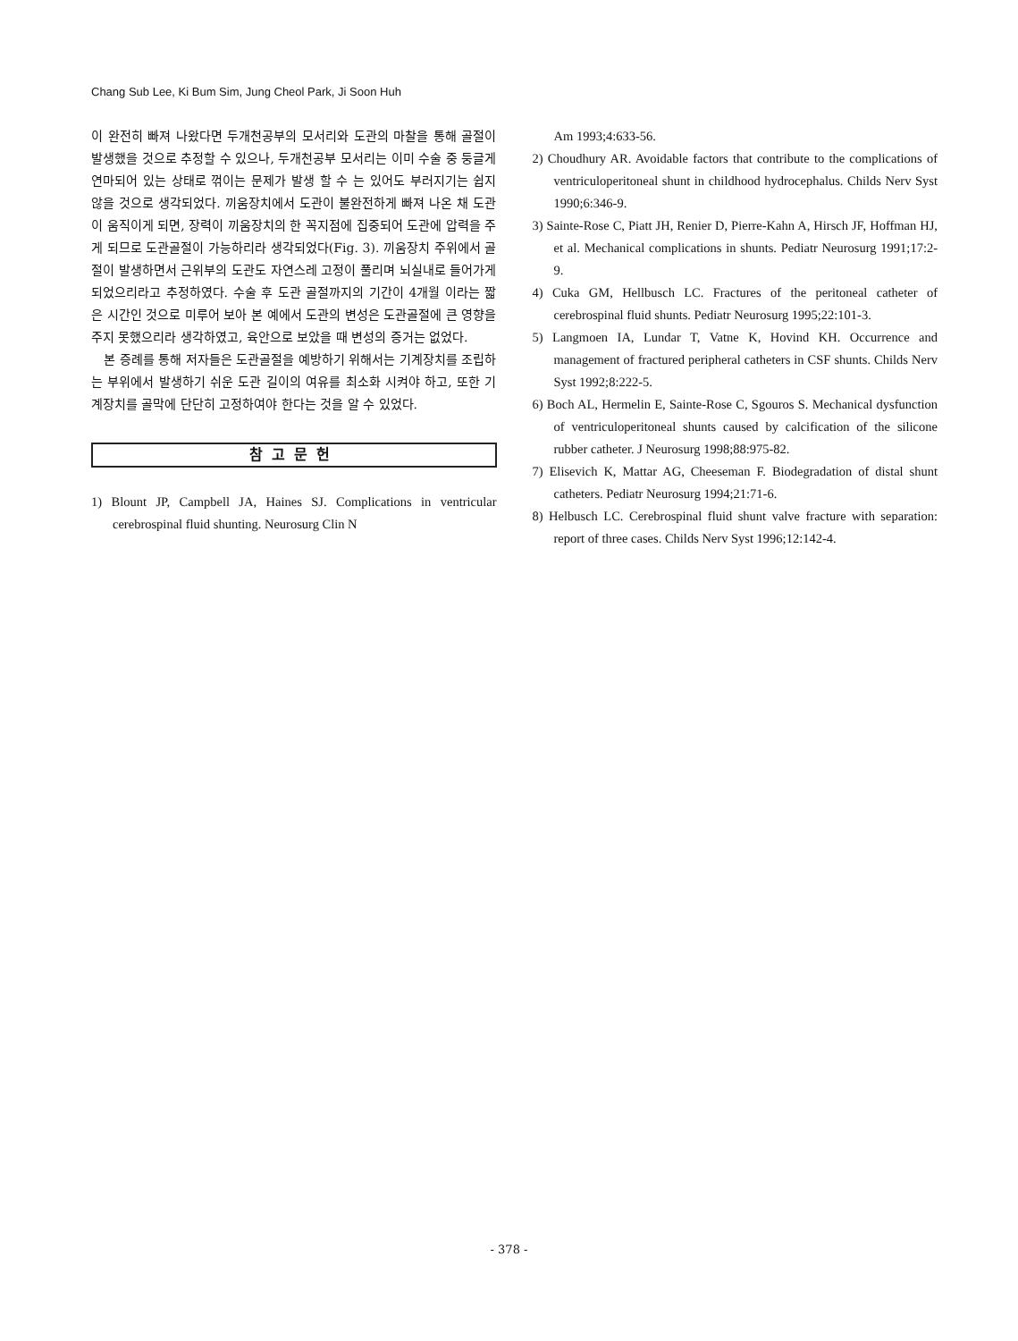Chang Sub Lee, Ki Bum Sim, Jung Cheol Park, Ji Soon Huh
이 완전히 빠져 나왔다면 두개천공부의 모서리와 도관의 마찰을 통해 골절이 발생했을 것으로 추정할 수 있으나, 두개천공부 모서리는 이미 수술 중 둥글게 연마되어 있는 상태로 꺾이는 문제가 발생 할 수 는 있어도 부러지기는 쉽지 않을 것으로 생각되었다. 끼움장치에서 도관이 불완전하게 빠져 나온 채 도관이 움직이게 되면, 장력이 끼움장치의 한 꼭지점에 집중되어 도관에 압력을 주게 되므로 도관골절이 가능하리라 생각되었다(Fig. 3). 끼움장치 주위에서 골절이 발생하면서 근위부의 도관도 자연스레 고정이 풀리며 뇌실내로 들어가게 되었으리라고 추정하였다. 수술 후 도관 골절까지의 기간이 4개월 이라는 짧은 시간인 것으로 미루어 보아 본 예에서 도관의 변성은 도관골절에 큰 영향을 주지 못했으리라 생각하였고, 육안으로 보았을 때 변성의 증거는 없었다.
본 증례를 통해 저자들은 도관골절을 예방하기 위해서는 기계장치를 조립하는 부위에서 발생하기 쉬운 도관 길이의 여유를 최소화 시켜야 하고, 또한 기계장치를 골막에 단단히 고정하여야 한다는 것을 알 수 있었다.
참고문헌
1) Blount JP, Campbell JA, Haines SJ. Complications in ventricular cerebrospinal fluid shunting. Neurosurg Clin N
Am 1993;4:633-56.
2) Choudhury AR. Avoidable factors that contribute to the complications of ventriculoperitoneal shunt in childhood hydrocephalus. Childs Nerv Syst 1990;6:346-9.
3) Sainte-Rose C, Piatt JH, Renier D, Pierre-Kahn A, Hirsch JF, Hoffman HJ, et al. Mechanical complications in shunts. Pediatr Neurosurg 1991;17:2-9.
4) Cuka GM, Hellbusch LC. Fractures of the peritoneal catheter of cerebrospinal fluid shunts. Pediatr Neurosurg 1995;22:101-3.
5) Langmoen IA, Lundar T, Vatne K, Hovind KH. Occurrence and management of fractured peripheral catheters in CSF shunts. Childs Nerv Syst 1992;8:222-5.
6) Boch AL, Hermelin E, Sainte-Rose C, Sgouros S. Mechanical dysfunction of ventriculoperitoneal shunts caused by calcification of the silicone rubber catheter. J Neurosurg 1998;88:975-82.
7) Elisevich K, Mattar AG, Cheeseman F. Biodegradation of distal shunt catheters. Pediatr Neurosurg 1994;21:71-6.
8) Helbusch LC. Cerebrospinal fluid shunt valve fracture with separation: report of three cases. Childs Nerv Syst 1996;12:142-4.
- 378 -